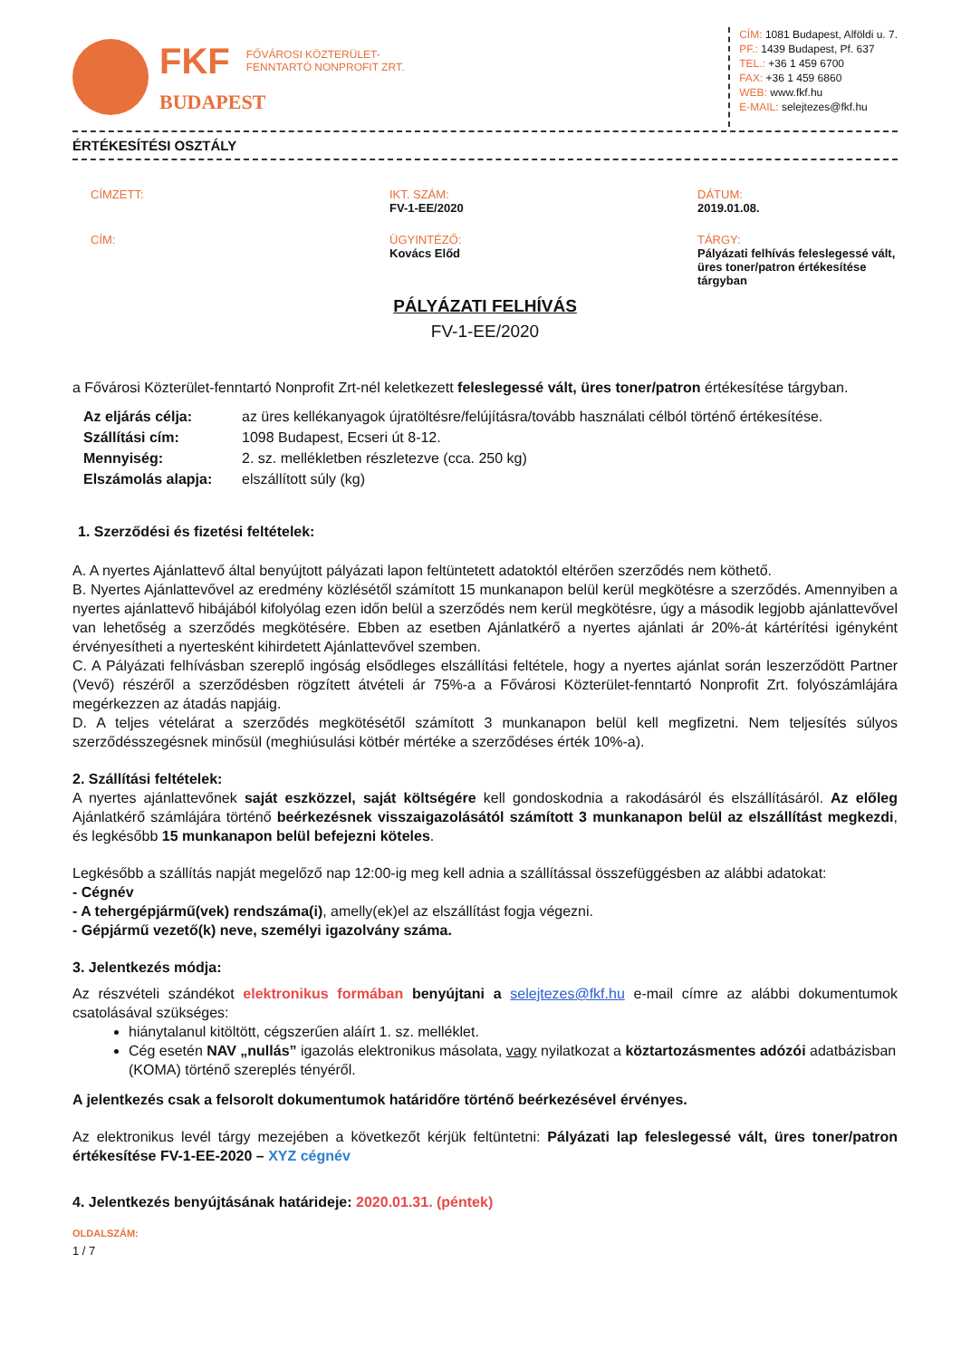FKF FŐVÁROSI KÖZTERÜLET-
FENNTARTÓ NONPROFIT ZRT.
BUDAPEST
CÍM: 1081 Budapest, Alföldi u. 7.
PF.: 1439 Budapest, Pf. 637
TEL.: +36 1 459 6700
FAX: +36 1 459 6860
WEB: www.fkf.hu
E-MAIL: selejtezes@fkf.hu
ÉRTÉKESÍTÉSI OSZTÁLY
CÍMZETT:
IKT. SZÁM:
FV-1-EE/2020
DÁTUM:
2019.01.08.
CÍM:
ÜGYINTÉZŐ:
Kovács Előd
TÁRGY:
Pályázati felhívás feleslegessé vált, üres toner/patron értékesítése tárgyban
PÁLYÁZATI FELHÍVÁS
FV-1-EE/2020
a Fővárosi Közterület-fenntartó Nonprofit Zrt-nél keletkezett feleslegessé vált, üres toner/patron értékesítése tárgyban.
Az eljárás célja: az üres kellékanyagok újratöltésre/felújításra/tovább használati célból történő értékesítése. Szállítási cím: 1098 Budapest, Ecseri út 8-12. Mennyiség: 2. sz. mellékletben részletezve (cca. 250 kg) Elszámolás alapja: elszállított súly (kg)
1. Szerződési és fizetési feltételek:
A. A nyertes Ajánlattevő által benyújtott pályázati lapon feltüntetett adatoktól eltérően szerződés nem köthető.
B. Nyertes Ajánlattevővel az eredmény közlésétől számított 15 munkanapon belül kerül megkötésre a szerződés. Amennyiben a nyertes ajánlattevő hibájából kifolyólag ezen időn belül a szerződés nem kerül megkötésre, úgy a második legjobb ajánlattevővel van lehetőség a szerződés megkötésére. Ebben az esetben Ajánlatkérő a nyertes ajánlati ár 20%-át kártérítési igényként érvényesítheti a nyertesként kihirdetett Ajánlattevővel szemben.
C. A Pályázati felhívásban szereplő ingóság elsődleges elszállítási feltétele, hogy a nyertes ajánlat során leszerződött Partner (Vevő) részéről a szerződésben rögzített átvételi ár 75%-a a Fővárosi Közterület-fenntartó Nonprofit Zrt. folyószámlájára megérkezzen az átadás napjáig.
D. A teljes vételárat a szerződés megkötésétől számított 3 munkanapon belül kell megfizetni. Nem teljesítés súlyos szerződésszegésnek minősül (meghiúsulási kötbér mértéke a szerződéses érték 10%-a).
2. Szállítási feltételek:
A nyertes ajánlattevőnek saját eszközzel, saját költségére kell gondoskodnia a rakodásáról és elszállításáról. Az előleg Ajánlatkérő számlájára történő beérkezésnek visszaigazolásától számított 3 munkanapon belül az elszállítást megkezdi, és legkésőbb 15 munkanapon belül befejezni köteles.
Legkésőbb a szállítás napját megelőző nap 12:00-ig meg kell adnia a szállítással összefüggésben az alábbi adatokat:
- Cégnév
- A tehergépjármű(vek) rendszáma(i), amelly(ek)el az elszállítást fogja végezni.
- Gépjármű vezető(k) neve, személyi igazolvány száma.
3. Jelentkezés módja:
Az részvételi szándékot elektronikus formában benyújtani a selejtezes@fkf.hu e-mail címre az alábbi dokumentumok csatolásával szükséges:
hiánytalanul kitöltött, cégszerűen aláírt 1. sz. melléklet.
Cég esetén NAV „nullás” igazolás elektronikus másolata, vagy nyilatkozat a köztartozásmentes adózói adatbázisban (KOMA) történő szereplés tényéről.
A jelentkezés csak a felsorolt dokumentumok határidőre történő beérkezésével érvényes.
Az elektronikus levél tárgy mezejében a következőt kérjük feltüntetni: Pályázati lap feleslegessé vált, üres toner/patron értékesítése FV-1-EE-2020 – XYZ cégnév
4. Jelentkezés benyújtásának határideje: 2020.01.31. (péntek)
OLDALSZÁM:
1 / 7